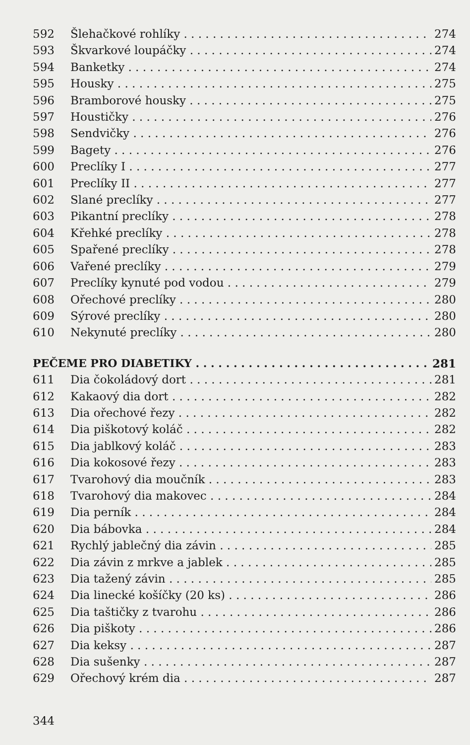592 Šlehačkové rohlíky 274
593 Škvarkové loupáčky 274
594 Banketky 274
595 Housky 275
596 Bramborové housky 275
597 Houstičky 276
598 Sendvičky 276
599 Bagety 276
600 Preclíky I 277
601 Preclíky II 277
602 Slané preclíky 277
603 Pikantní preclíky 278
604 Křehké preclíky 278
605 Spařené preclíky 278
606 Vařené preclíky 279
607 Preclíky kynuté pod vodou 279
608 Ořechové preclíky 280
609 Sýrové preclíky 280
610 Nekynuté preclíky 280
PEČEME PRO DIABETIKY 281
611 Dia čokoládový dort 281
612 Kakaový dia dort 282
613 Dia ořechové řezy 282
614 Dia piškotový koláč 282
615 Dia jablkový koláč 283
616 Dia kokosové řezy 283
617 Tvarohový dia moučník 283
618 Tvarohový dia makovec 284
619 Dia perník 284
620 Dia bábovka 284
621 Rychlý jablečný dia závin 285
622 Dia závin z mrkve a jablek 285
623 Dia tažený závin 285
624 Dia linecké košíčky (20 ks) 286
625 Dia taštičky z tvarohu 286
626 Dia piškoty 286
627 Dia keksy 287
628 Dia sušenky 287
629 Ořechový krém dia 287
344